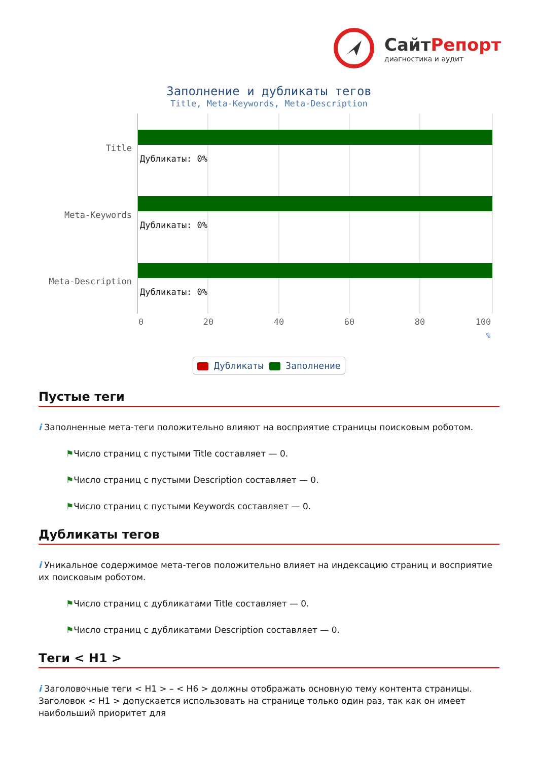СайтРепорт
диагностика и аудит
Заполнение и дубликаты тегов
Title, Meta-Keywords, Meta-Description
Title
Meta-Keywords
Meta-Description
Дубликаты: 0%
Дубликаты: 0%
Дубликаты: 0%
0
20
40
60
80
100
%
Дубликаты Заполнение
Пустые теги
i Заполненные мета-теги положительно влияют на восприятие страницы поисковым роботом.
⚑Число страниц с пустыми Title составляет — 0.
⚑Число страниц с пустыми Description составляет — 0.
⚑Число страниц с пустыми Keywords составляет — 0.
Дубликаты тегов
i Уникальное содержимое мета-тегов положительно влияет на индексацию страниц и восприятие их поисковым роботом.
⚑Число страниц с дубликатами Title составляет — 0.
⚑Число страниц с дубликатами Description составляет — 0.
Теги < H1 >
i Заголовочные теги < H1 > – < H6 > должны отображать основную тему контента страницы. Заголовок < H1 > допускается использовать на странице только один раз, так как он имеет наибольший приоритет для